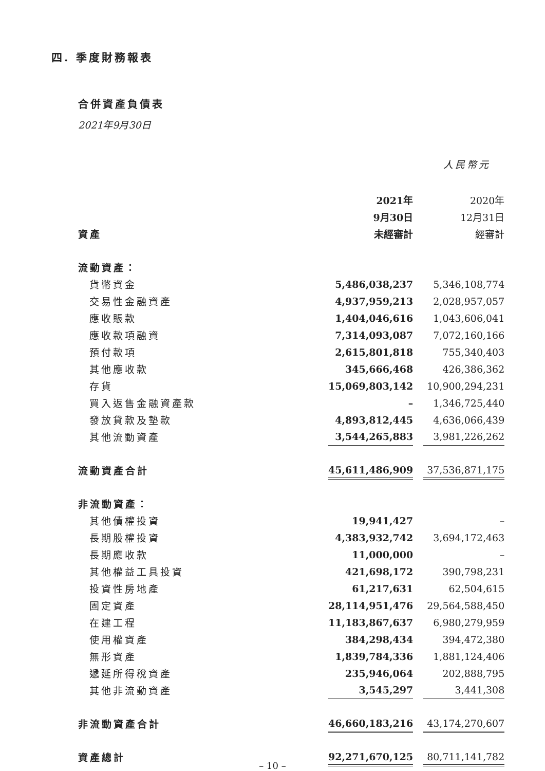四. 季度財務報表
合併資產負債表
2021年9月30日
人民幣元
| | 2021年 | | 2020年 |
| | 9月30日 | | 12月31日 |
| 資產 | 未經審計 | | 經審計 |
| 流動資產： | | | |
| 貨幣資金 | 5,486,038,237 | | 5,346,108,774 |
| 交易性金融資產 | 4,937,959,213 | | 2,028,957,057 |
| 應收賬款 | 1,404,046,616 | | 1,043,606,041 |
| 應收款項融資 | 7,314,093,087 | | 7,072,160,166 |
| 預付款項 | 2,615,801,818 | | 755,340,403 |
| 其他應收款 | 345,666,468 | | 426,386,362 |
| 存貨 | 15,069,803,142 | | 10,900,294,231 |
| 買入返售金融資產款 | – | | 1,346,725,440 |
| 發放貸款及墊款 | 4,893,812,445 | | 4,636,066,439 |
| 其他流動資產 | 3,544,265,883 | | 3,981,226,262 |
| 流動資產合計 | 45,611,486,909 | | 37,536,871,175 |
| 非流動資產： | | | |
| 其他債權投資 | 19,941,427 | | – |
| 長期股權投資 | 4,383,932,742 | | 3,694,172,463 |
| 長期應收款 | 11,000,000 | | – |
| 其他權益工具投資 | 421,698,172 | | 390,798,231 |
| 投資性房地產 | 61,217,631 | | 62,504,615 |
| 固定資產 | 28,114,951,476 | | 29,564,588,450 |
| 在建工程 | 11,183,867,637 | | 6,980,279,959 |
| 使用權資產 | 384,298,434 | | 394,472,380 |
| 無形資產 | 1,839,784,336 | | 1,881,124,406 |
| 遞延所得稅資產 | 235,946,064 | | 202,888,795 |
| 其他非流動資產 | 3,545,297 | | 3,441,308 |
| 非流動資產合計 | 46,660,183,216 | | 43,174,270,607 |
| 資產總計 | 92,271,670,125 | | 80,711,141,782 |
– 10 –